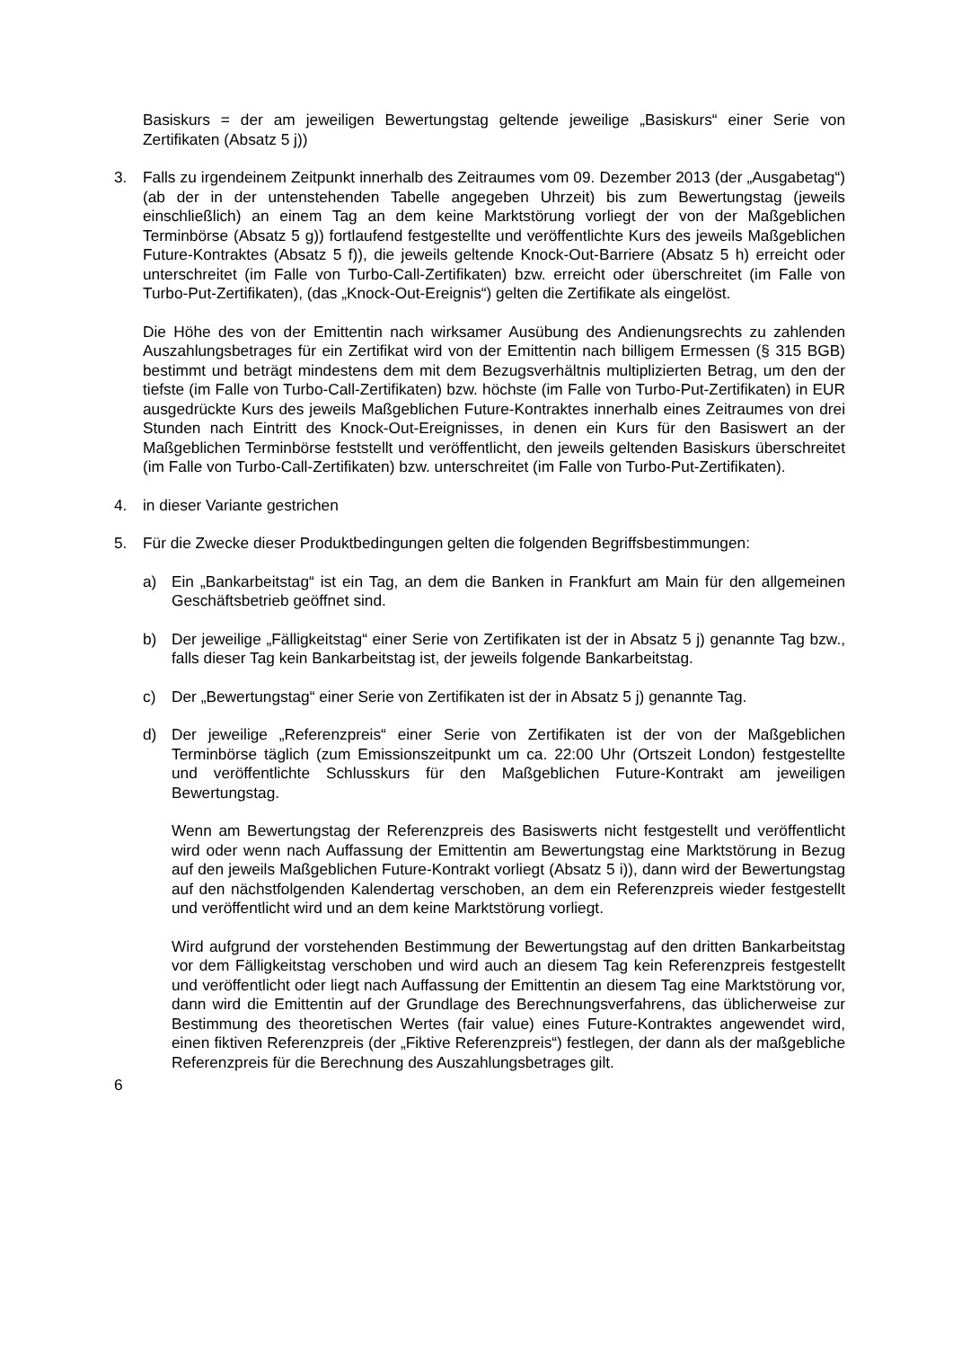Basiskurs = der am jeweiligen Bewertungstag geltende jeweilige „Basiskurs“ einer Serie von Zertifikaten (Absatz 5 j))
3. Falls zu irgendeinem Zeitpunkt innerhalb des Zeitraumes vom 09. Dezember 2013 (der „Ausgabetag“) (ab der in der untenstehenden Tabelle angegeben Uhrzeit) bis zum Bewertungstag (jeweils einschließlich) an einem Tag an dem keine Marktstörung vorliegt der von der Maßgeblichen Terminbörse (Absatz 5 g)) fortlaufend festgestellte und veröffentlichte Kurs des jeweils Maßgeblichen Future-Kontraktes (Absatz 5 f)), die jeweils geltende Knock-Out-Barriere (Absatz 5 h) erreicht oder unterschreitet (im Falle von Turbo-Call-Zertifikaten) bzw. erreicht oder überschreitet (im Falle von Turbo-Put-Zertifikaten), (das „Knock-Out-Ereignis“) gelten die Zertifikate als eingelöst.
Die Höhe des von der Emittentin nach wirksamer Ausübung des Andienungsrechts zu zahlenden Auszahlungsbetrages für ein Zertifikat wird von der Emittentin nach billigem Ermessen (§ 315 BGB) bestimmt und beträgt mindestens dem mit dem Bezugsverhältnis multiplizierten Betrag, um den der tiefste (im Falle von Turbo-Call-Zertifikaten) bzw. höchste (im Falle von Turbo-Put-Zertifikaten) in EUR ausgedrückte Kurs des jeweils Maßgeblichen Future-Kontraktes innerhalb eines Zeitraumes von drei Stunden nach Eintritt des Knock-Out-Ereignisses, in denen ein Kurs für den Basiswert an der Maßgeblichen Terminbörse feststellt und veröffentlicht, den jeweils geltenden Basiskurs überschreitet (im Falle von Turbo-Call-Zertifikaten) bzw. unterschreitet (im Falle von Turbo-Put-Zertifikaten).
4. in dieser Variante gestrichen
5. Für die Zwecke dieser Produktbedingungen gelten die folgenden Begriffsbestimmungen:
a) Ein „Bankarbeitstag“ ist ein Tag, an dem die Banken in Frankfurt am Main für den allgemeinen Geschäftsbetrieb geöffnet sind.
b) Der jeweilige „Fälligkeitstag“ einer Serie von Zertifikaten ist der in Absatz 5 j) genannte Tag bzw., falls dieser Tag kein Bankarbeitstag ist, der jeweils folgende Bankarbeitstag.
c) Der „Bewertungstag“ einer Serie von Zertifikaten ist der in Absatz 5 j) genannte Tag.
d) Der jeweilige „Referenzpreis“ einer Serie von Zertifikaten ist der von der Maßgeblichen Terminbörse täglich (zum Emissionszeitpunkt um ca. 22:00 Uhr (Ortszeit London) festgestellte und veröffentlichte Schlusskurs für den Maßgeblichen Future-Kontrakt am jeweiligen Bewertungstag.
Wenn am Bewertungstag der Referenzpreis des Basiswerts nicht festgestellt und veröffentlicht wird oder wenn nach Auffassung der Emittentin am Bewertungstag eine Marktstörung in Bezug auf den jeweils Maßgeblichen Future-Kontrakt vorliegt (Absatz 5 i)), dann wird der Bewertungstag auf den nächstfolgenden Kalendertag verschoben, an dem ein Referenzpreis wieder festgestellt und veröffentlicht wird und an dem keine Marktstörung vorliegt.
Wird aufgrund der vorstehenden Bestimmung der Bewertungstag auf den dritten Bankarbeitstag vor dem Fälligkeitstag verschoben und wird auch an diesem Tag kein Referenzpreis festgestellt und veröffentlicht oder liegt nach Auffassung der Emittentin an diesem Tag eine Marktstörung vor, dann wird die Emittentin auf der Grundlage des Berechnungsverfahrens, das üblicherweise zur Bestimmung des theoretischen Wertes (fair value) eines Future-Kontraktes angewendet wird, einen fiktiven Referenzpreis (der „Fiktive Referenzpreis“) festlegen, der dann als der maßgebliche Referenzpreis für die Berechnung des Auszahlungsbetrages gilt.
6